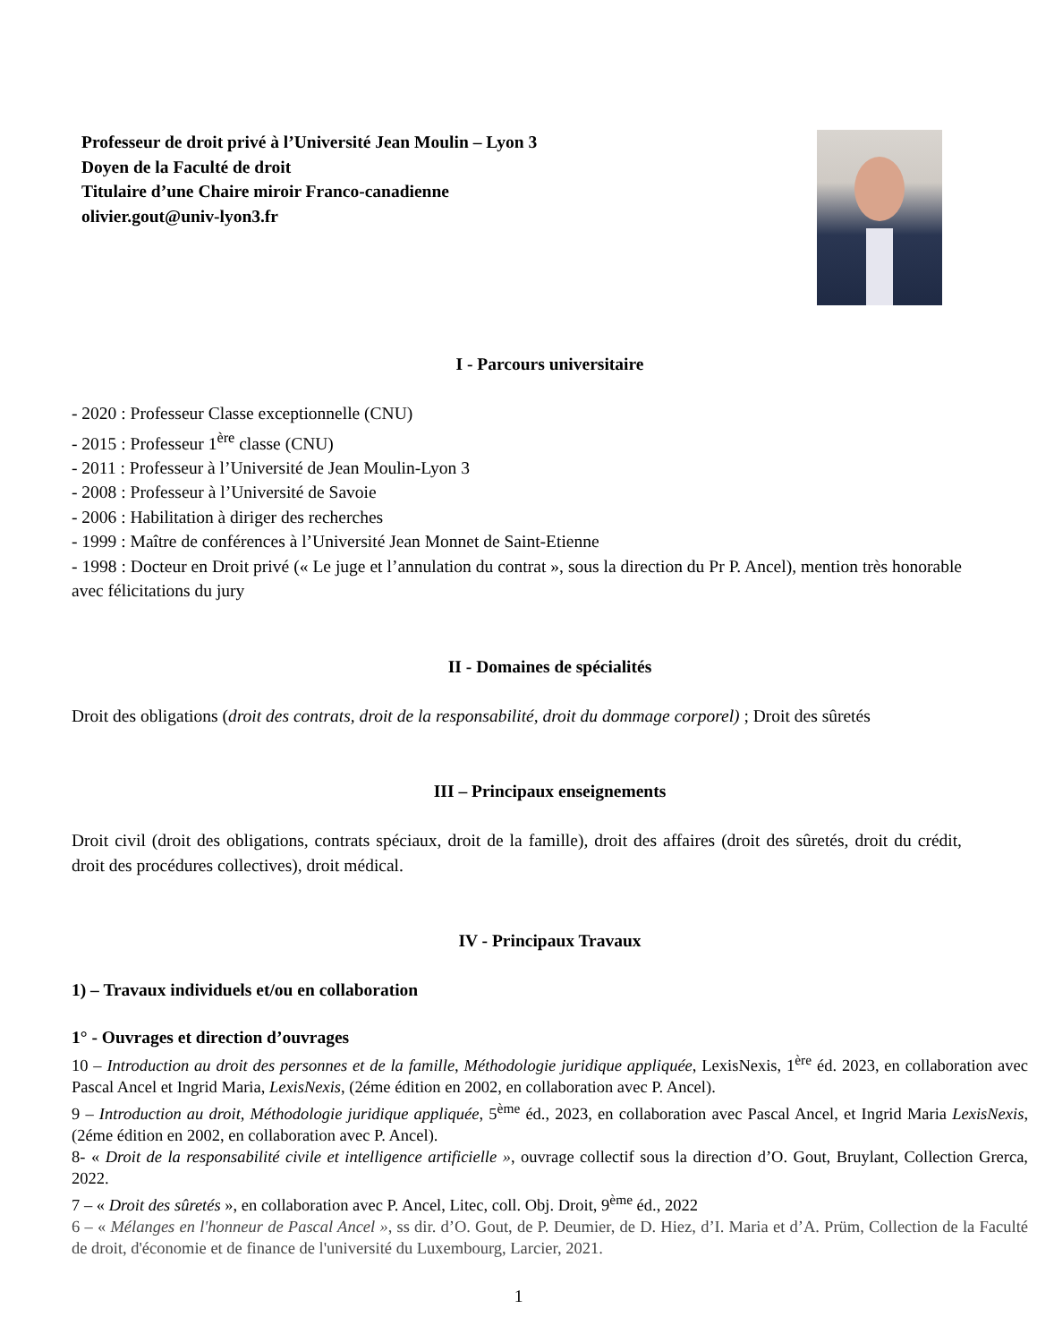Professeur de droit privé à l’Université Jean Moulin – Lyon 3
Doyen de la Faculté de droit
Titulaire d’une Chaire miroir Franco-canadienne
olivier.gout@univ-lyon3.fr
I - Parcours universitaire
- 2020 : Professeur Classe exceptionnelle (CNU)
- 2015 : Professeur 1<sup>ère</sup> classe (CNU)
- 2011 : Professeur à l’Université de Jean Moulin-Lyon 3
- 2008 : Professeur à l’Université de Savoie
- 2006 : Habilitation à diriger des recherches
- 1999 : Maître de conférences à l’Université Jean Monnet de Saint-Etienne
- 1998 : Docteur en Droit privé (« Le juge et l’annulation du contrat », sous la direction du Pr P. Ancel), mention très honorable avec félicitations du jury
II - Domaines de spécialités
Droit des obligations (droit des contrats, droit de la responsabilité, droit du dommage corporel) ; Droit des sûretés
III – Principaux enseignements
Droit civil (droit des obligations, contrats spéciaux, droit de la famille), droit des affaires (droit des sûretés, droit du crédit, droit des procédures collectives), droit médical.
IV - Principaux Travaux
1) – Travaux individuels et/ou en collaboration
1° - Ouvrages et direction d’ouvrages
10 – Introduction au droit des personnes et de la famille, Méthodologie juridique appliquée, LexisNexis, 1<sup>ère</sup> éd. 2023, en collaboration avec Pascal Ancel et Ingrid Maria, LexisNexis, (2éme édition en 2002, en collaboration avec P. Ancel).
9 – Introduction au droit, Méthodologie juridique appliquée, 5<sup>ème</sup> éd., 2023, en collaboration avec Pascal Ancel, et Ingrid Maria LexisNexis, (2éme édition en 2002, en collaboration avec P. Ancel).
8- « Droit de la responsabilité civile et intelligence artificielle », ouvrage collectif sous la direction d’O. Gout, Bruylant, Collection Grerca, 2022.
7 – « Droit des sûretés », en collaboration avec P. Ancel, Litec, coll. Obj. Droit, 9<sup>ème</sup> éd., 2022
6 – « Mélanges en l'honneur de Pascal Ancel », ss dir. d’O. Gout, de P. Deumier, de D. Hiez, d’I. Maria et d’A. Prüm, Collection de la Faculté de droit, d'économie et de finance de l'université du Luxembourg, Larcier, 2021.
1